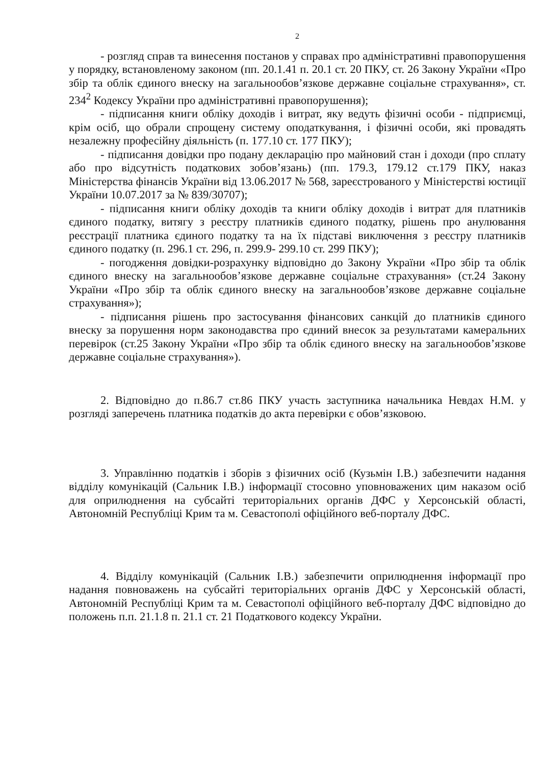2
- розгляд справ та винесення постанов у справах про адміністративні правопорушення у порядку, встановленому законом (пп. 20.1.41 п. 20.1 ст. 20 ПКУ, ст. 26 Закону України «Про збір та облік єдиного внеску на загальнообов’язкове державне соціальне страхування», ст. 234<sup>2</sup> Кодексу України про адміністративні правопорушення);
- підписання книги обліку доходів і витрат, яку ведуть фізичні особи - підприємці, крім осіб, що обрали спрощену систему оподаткування, і фізичні особи, які провадять незалежну професійну діяльність (п. 177.10 ст. 177 ПКУ);
- підписання довідки про подану декларацію про майновий стан і доходи (про сплату або про відсутність податкових зобов’язань) (пп. 179.3, 179.12 ст.179 ПКУ, наказ Міністерства фінансів України від 13.06.2017 № 568, зареєстрованого у Міністерстві юстиції України 10.07.2017 за № 839/30707);
- підписання книги обліку доходів та книги обліку доходів і витрат для платників єдиного податку, витягу з реєстру платників єдиного податку, рішень про анулювання реєстрації платника єдиного податку та на їх підставі виключення з реєстру платників єдиного податку (п. 296.1 ст. 296, п. 299.9- 299.10 ст. 299 ПКУ);
- погодження довідки-розрахунку відповідно до Закону України «Про збір та облік єдиного внеску на загальнообов’язкове державне соціальне страхування» (ст.24 Закону України «Про збір та облік єдиного внеску на загальнообов’язкове державне соціальне страхування»);
- підписання рішень про застосування фінансових санкцій до платників єдиного внеску за порушення норм законодавства про єдиний внесок за результатами камеральних перевірок (ст.25 Закону України «Про збір та облік єдиного внеску на загальнообов’язкове державне соціальне страхування»).
2. Відповідно до п.86.7 ст.86 ПКУ участь заступника начальника Невдах Н.М. у розгляді заперечень платника податків до акта перевірки є обов’язковою.
3. Управлінню податків і зборів з фізичних осіб (Кузьмін І.В.) забезпечити надання відділу комунікацій (Сальник І.В.) інформації стосовно уповноважених цим наказом осіб для оприлюднення на субсайті територіальних органів ДФС у Херсонській області, Автономній Республіці Крим та м. Севастополі офіційного веб-порталу ДФС.
4. Відділу комунікацій (Сальник І.В.) забезпечити оприлюднення інформації про надання повноважень на субсайті територіальних органів ДФС у Херсонській області, Автономній Республіці Крим та м. Севастополі офіційного веб-порталу ДФС відповідно до положень п.п. 21.1.8 п. 21.1 ст. 21 Податкового кодексу України.